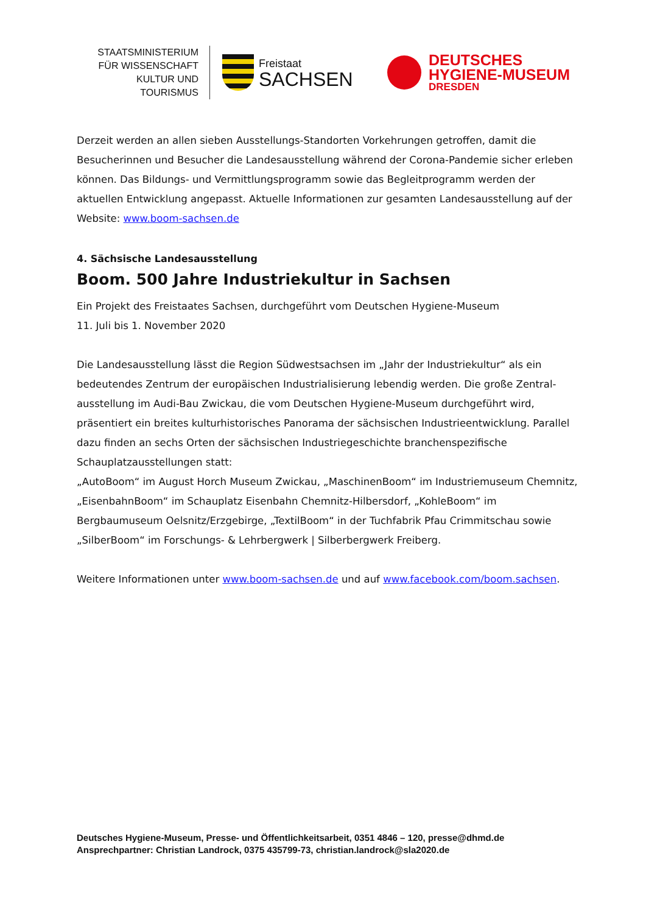STAATSMINISTERIUM
FÜR WISSENSCHAFT
KULTUR UND TOURISMUS
Freistaat
SACHSEN
DEUTSCHES
HYGIENE-MUSEUM
DRESDEN
Derzeit werden an allen sieben Ausstellungs-Standorten Vorkehrungen getroffen, damit die Besucherinnen und Besucher die Landesausstellung während der Corona-Pandemie sicher erleben können. Das Bildungs- und Vermittlungsprogramm sowie das Begleitprogramm werden der aktuellen Entwicklung angepasst. Aktuelle Informationen zur gesamten Landesausstellung auf der Website: www.boom-sachsen.de
4. Sächsische Landesausstellung
Boom. 500 Jahre Industriekultur in Sachsen
Ein Projekt des Freistaates Sachsen, durchgeführt vom Deutschen Hygiene-Museum
11. Juli bis 1. November 2020
Die Landesausstellung lässt die Region Südwestsachsen im „Jahr der Industriekultur“ als ein bedeutendes Zentrum der europäischen Industrialisierung lebendig werden. Die große Zentral-ausstellung im Audi-Bau Zwickau, die vom Deutschen Hygiene-Museum durchgeführt wird, präsentiert ein breites kulturhistorisches Panorama der sächsischen Industrieentwicklung. Parallel dazu finden an sechs Orten der sächsischen Industriegeschichte branchenspezifische Schauplatzausstellungen statt:
„AutoBoom“ im August Horch Museum Zwickau, „MaschinenBoom“ im Industriemuseum Chemnitz, „EisenbahnBoom“ im Schauplatz Eisenbahn Chemnitz-Hilbersdorf, „KohleBoom“ im Bergbaumuseum Oelsnitz/Erzgebirge, „TextilBoom“ in der Tuchfabrik Pfau Crimmitschau sowie „SilberBoom“ im Forschungs- & Lehrbergwerk | Silberbergwerk Freiberg.
Weitere Informationen unter www.boom-sachsen.de und auf www.facebook.com/boom.sachsen.
Deutsches Hygiene-Museum, Presse- und Öffentlichkeitsarbeit, 0351 4846 – 120, presse@dhmd.de
Ansprechpartner: Christian Landrock, 0375 435799-73, christian.landrock@sla2020.de